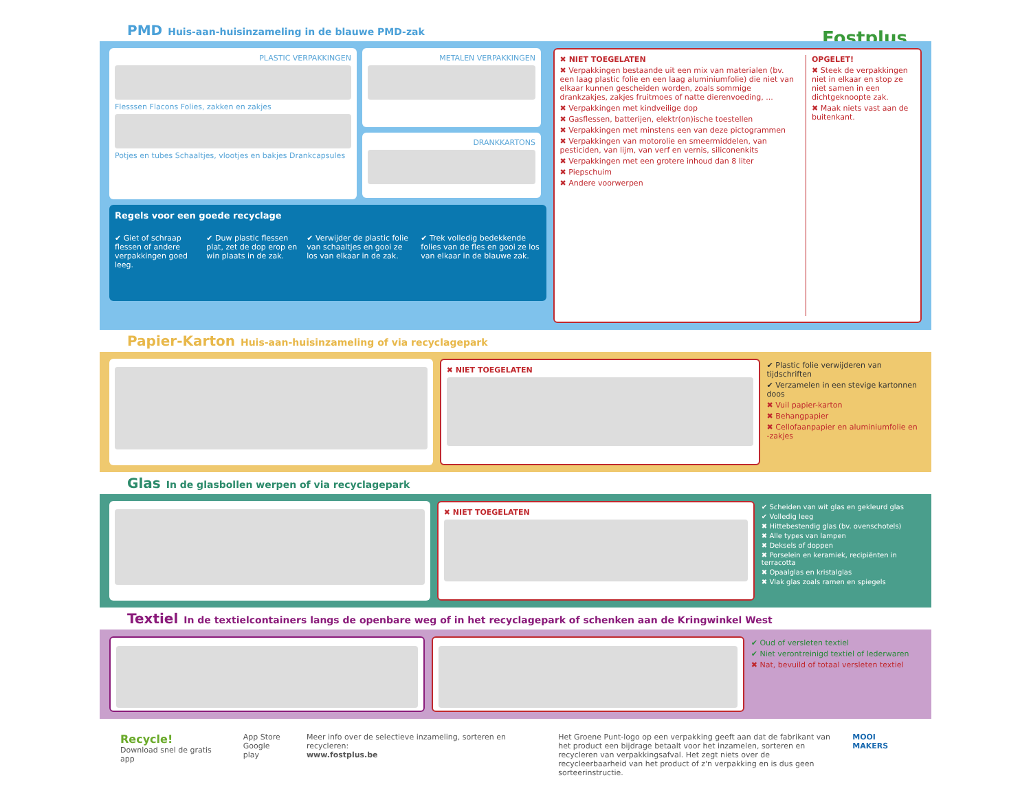Fostplus
PMD Huis-aan-huisinzameling in de blauwe PMD-zak
PLASTIC VERPAKKINGEN
Flesssen Flacons Folies, zakken en zakjes
Potjes en tubes Schaaltjes, vlootjes en bakjes Drankcapsules
METALEN VERPAKKINGEN
DRANKKARTONS
Regels voor een goede recyclage
✔ Giet of schraap flessen of andere verpakkingen goed leeg.
✔ Duw plastic flessen plat, zet de dop erop en win plaats in de zak.
✔ Verwijder de plastic folie van schaaltjes en gooi ze los van elkaar in de zak.
✔ Trek volledig bedekkende folies van de fles en gooi ze los van elkaar in de blauwe zak.
✖ NIET TOEGELATEN
✖ Verpakkingen bestaande uit een mix van materialen (bv. een laag plastic folie en een laag aluminiumfolie) die niet van elkaar kunnen gescheiden worden, zoals sommige drankzakjes, zakjes fruitmoes of natte dierenvoeding, ...
✖ Verpakkingen met kindveilige dop
✖ Gasflessen, batterijen, elektr(on)ische toestellen
✖ Verpakkingen met minstens een van deze pictogrammen
✖ Verpakkingen van motorolie en smeermiddelen, van pesticiden, van lijm, van verf en vernis, siliconenkits
✖ Verpakkingen met een grotere inhoud dan 8 liter
✖ Piepschuim
✖ Andere voorwerpen
OPGELET!
✖ Steek de verpakkingen niet in elkaar en stop ze niet samen in een dichtgeknoopte zak.
✖ Maak niets vast aan de buitenkant.
Papier-Karton Huis-aan-huisinzameling of via recyclagepark
✖ NIET TOEGELATEN
✔ Plastic folie verwijderen van tijdschriften
✔ Verzamelen in een stevige kartonnen doos
✖ Vuil papier-karton
✖ Behangpapier
✖ Cellofaanpapier en aluminiumfolie en -zakjes
Glas In de glasbollen werpen of via recyclagepark
✖ NIET TOEGELATEN
✔ Scheiden van wit glas en gekleurd glas
✔ Volledig leeg
✖ Hittebestendig glas (bv. ovenschotels)
✖ Alle types van lampen
✖ Deksels of doppen
✖ Porselein en keramiek, recipiënten in terracotta
✖ Opaalglas en kristalglas
✖ Vlak glas zoals ramen en spiegels
Textiel In de textielcontainers langs de openbare weg of in het recyclagepark of schenken aan de Kringwinkel West
✔ Oud of versleten textiel
✔ Niet verontreinigd textiel of lederwaren
✖ Nat, bevuild of totaal versleten textiel
Recycle!
Download snel de gratis app
App Store
Google play
Meer info over de selectieve inzameling, sorteren en recycleren:
www.fostplus.be
Het Groene Punt-logo op een verpakking geeft aan dat de fabrikant van het product een bijdrage betaalt voor het inzamelen, sorteren en recycleren van verpakkingsafval. Het zegt niets over de recycleerbaarheid van het product of z'n verpakking en is dus geen sorteerinstructie.
MOOI MAKERS